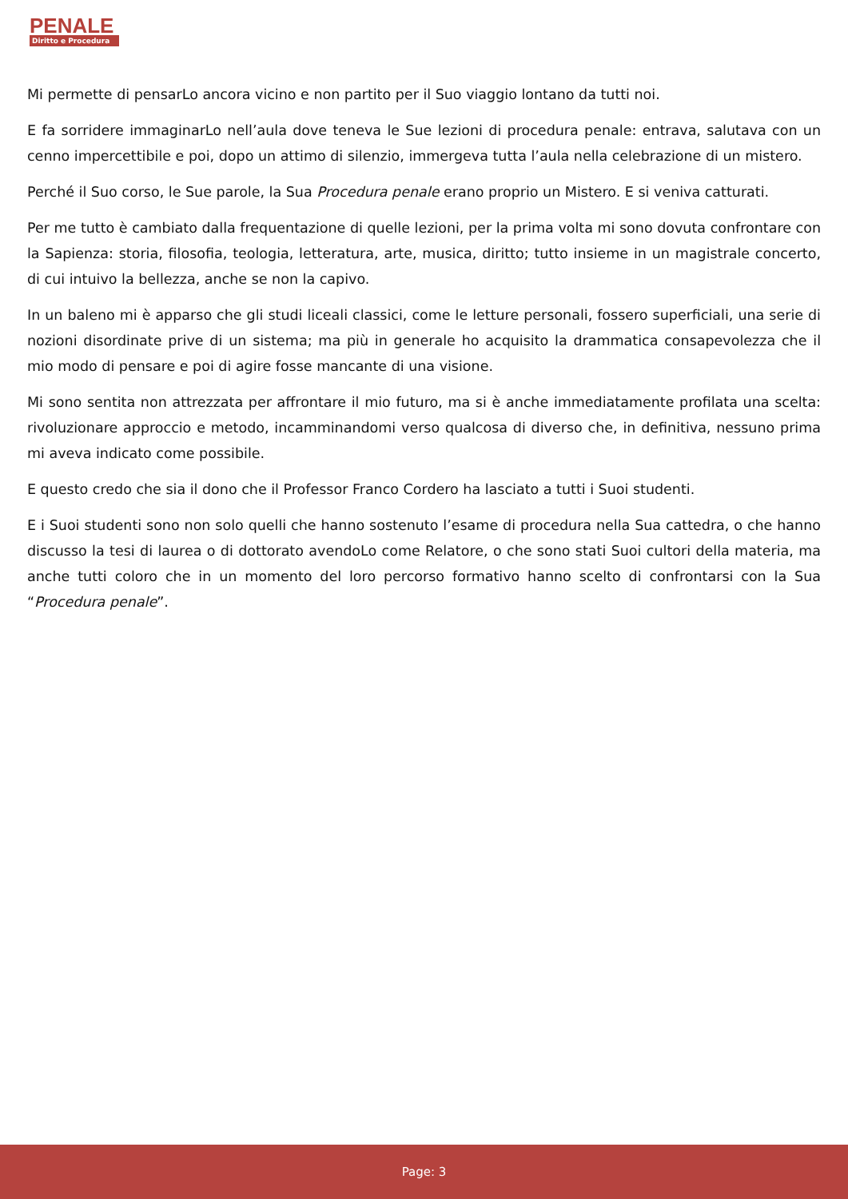PENALE
Diritto e Procedura
Mi permette di pensarLo ancora vicino e non partito per il Suo viaggio lontano da tutti noi.
E fa sorridere immaginarLo nell’aula dove teneva le Sue lezioni di procedura penale: entrava, salutava con un cenno impercettibile e poi, dopo un attimo di silenzio, immergeva tutta l’aula nella celebrazione di un mistero.
Perché il Suo corso, le Sue parole, la Sua Procedura penale erano proprio un Mistero. E si veniva catturati.
Per me tutto è cambiato dalla frequentazione di quelle lezioni, per la prima volta mi sono dovuta confrontare con la Sapienza: storia, filosofia, teologia, letteratura, arte, musica, diritto; tutto insieme in un magistrale concerto, di cui intuivo la bellezza, anche se non la capivo.
In un baleno mi è apparso che gli studi liceali classici, come le letture personali, fossero superficiali, una serie di nozioni disordinate prive di un sistema; ma più in generale ho acquisito la drammatica consapevolezza che il mio modo di pensare e poi di agire fosse mancante di una visione.
Mi sono sentita non attrezzata per affrontare il mio futuro, ma si è anche immediatamente profilata una scelta: rivoluzionare approccio e metodo, incamminandomi verso qualcosa di diverso che, in definitiva, nessuno prima mi aveva indicato come possibile.
E questo credo che sia il dono che il Professor Franco Cordero ha lasciato a tutti i Suoi studenti.
E i Suoi studenti sono non solo quelli che hanno sostenuto l’esame di procedura nella Sua cattedra, o che hanno discusso la tesi di laurea o di dottorato avendoLo come Relatore, o che sono stati Suoi cultori della materia, ma anche tutti coloro che in un momento del loro percorso formativo hanno scelto di confrontarsi con la Sua “Procedura penale”.
Page: 3